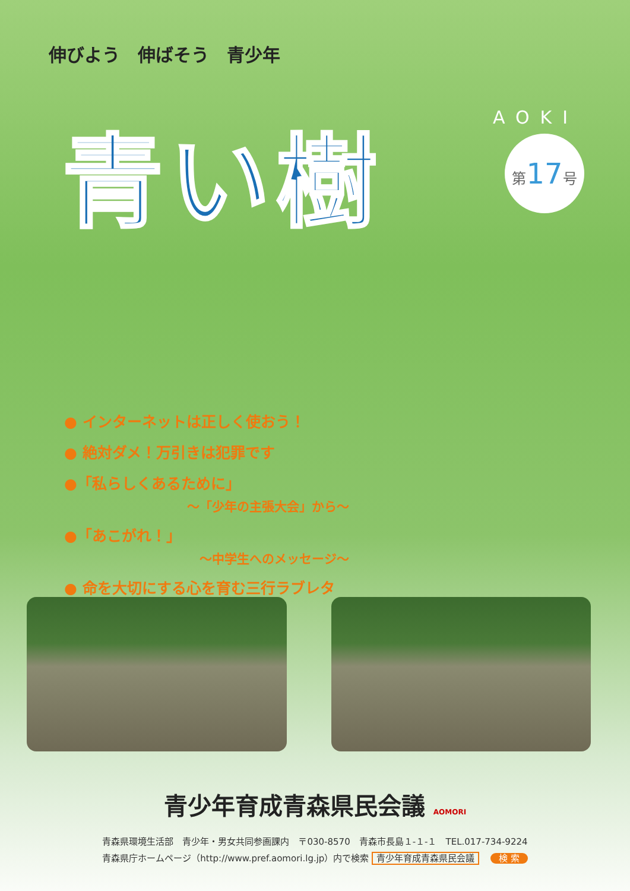伸びよう　伸ばそう　青少年
青い樹 AOKI
第17号
● インターネットは正しく使おう！
● 絶対ダメ！万引きは犯罪です
●「私らしくあるために」
～「少年の主張大会」から～
●「あこがれ！」
～中学生へのメッセージ～
● 命を大切にする心を育む三行ラブレター
青少年育成青森県民会議 AOMORI
青森県環境生活部　青少年・男女共同参画課内　〒030-8570　青森市長島１-１-１　TEL.017-734-9224
青森県庁ホームページ（http://www.pref.aomori.lg.jp）内で検索 青少年育成青森県民会議 検 索